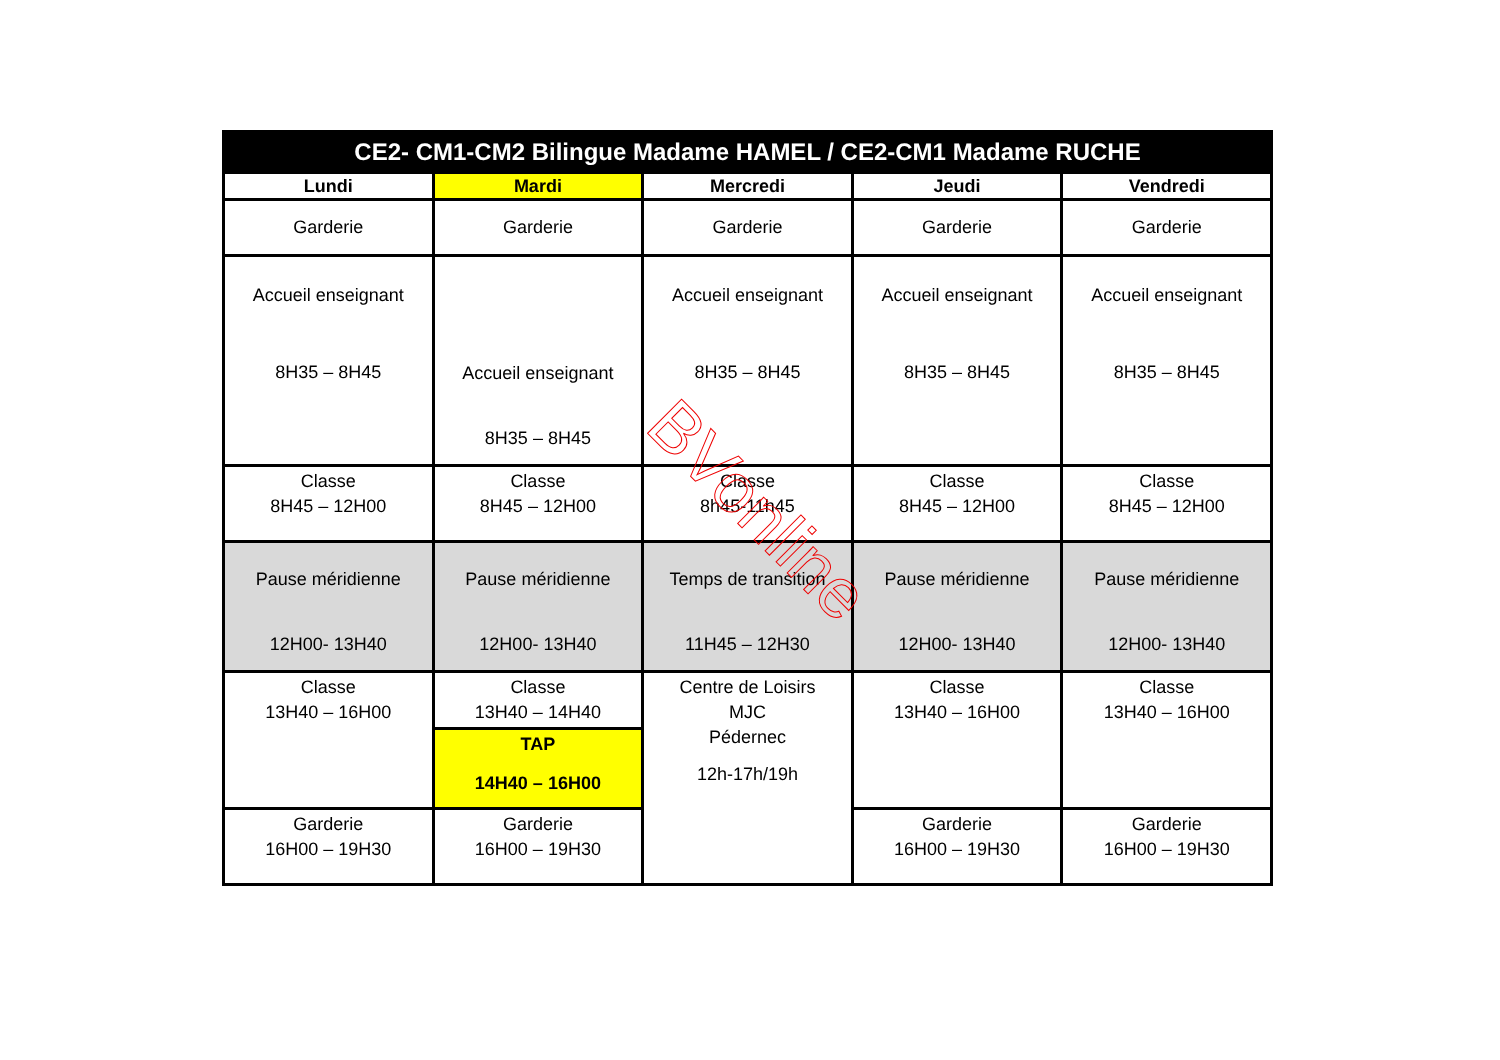| CE2- CM1-CM2 Bilingue Madame HAMEL / CE2-CM1 Madame RUCHE | | | | |
| --- | --- | --- | --- | --- |
| Lundi | Mardi | Mercredi | Jeudi | Vendredi |
| Garderie | Garderie | Garderie | Garderie | Garderie |
| Accueil enseignant 8H35 – 8H45 | Accueil enseignant 8H35 – 8H45 | Accueil enseignant 8H35 – 8H45 | Accueil enseignant 8H35 – 8H45 | Accueil enseignant 8H35 – 8H45 |
| Classe 8H45 – 12H00 | Classe 8H45 – 12H00 | Classe 8h45-11h45 | Classe 8H45 – 12H00 | Classe 8H45 – 12H00 |
| Pause méridienne 12H00- 13H40 | Pause méridienne 12H00- 13H40 | Temps de transition 11H45 – 12H30 | Pause méridienne 12H00- 13H40 | Pause méridienne 12H00- 13H40 |
| Classe 13H40 – 16H00 | Classe 13H40 – 14H40 | Centre de Loisirs MJC Pédernec 12h-17h/19h | Classe 13H40 – 16H00 | Classe 13H40 – 16H00 |
| | TAP 14H40 – 16H00 | | | |
| Garderie 16H00 – 19H30 | Garderie 16H00 – 19H30 | | Garderie 16H00 – 19H30 | Garderie 16H00 – 19H30 |
BVonline